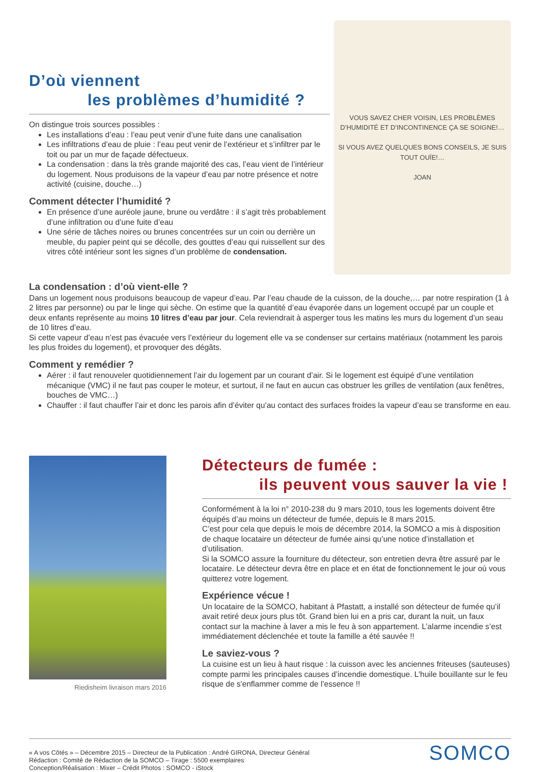D’où viennent
les problèmes d’humidité ?
On distingue trois sources possibles :
Les installations d’eau : l’eau peut venir d’une fuite dans une canalisation
Les infiltrations d’eau de pluie : l’eau peut venir de l’extérieur et s’infiltrer par le toit ou par un mur de façade défectueux.
La condensation : dans la très grande majorité des cas, l’eau vient de l’intérieur du logement. Nous produisons de la vapeur d’eau par notre présence et notre activité (cuisine, douche…)
Comment détecter l’humidité ?
En présence d’une auréole jaune, brune ou verdâtre : il s’agit très probablement d’une infiltration ou d’une fuite d’eau
Une série de tâches noires ou brunes concentrées sur un coin ou derrière un meuble, du papier peint qui se décolle, des gouttes d’eau qui ruissellent sur des vitres côté intérieur sont les signes d’un problème de condensation.
VOUS SAVEZ CHER VOISIN, LES PROBLÈMES D’HUMIDITÉ ET D’INCONTINENCE ÇA SE SOIGNE!…
SI VOUS AVEZ QUELQUES BONS CONSEILS, JE SUIS TOUT OUÏE!…
JOAN
La condensation : d’où vient-elle ?
Dans un logement nous produisons beaucoup de vapeur d’eau. Par l’eau chaude de la cuisson, de la douche,… par notre respiration (1 à 2 litres par personne) ou par le linge qui sèche. On estime que la quantité d’eau évaporée dans un logement occupé par un couple et deux enfants représente au moins 10 litres d’eau par jour. Cela reviendrait à asperger tous les matins les murs du logement d’un seau de 10 litres d’eau.
Si cette vapeur d’eau n’est pas évacuée vers l’extérieur du logement elle va se condenser sur certains matériaux (notamment les parois les plus froides du logement), et provoquer des dégâts.
Comment y remédier ?
Aérer : il faut renouveler quotidiennement l’air du logement par un courant d’air. Si le logement est équipé d’une ventilation mécanique (VMC) il ne faut pas couper le moteur, et surtout, il ne faut en aucun cas obstruer les grilles de ventilation (aux fenêtres, bouches de VMC…)
Chauffer : il faut chauffer l’air et donc les parois afin d’éviter qu’au contact des surfaces froides la vapeur d’eau se transforme en eau.
Riedisheim livraison mars 2016
Détecteurs de fumée :
ils peuvent vous sauver la vie !
Conformément à la loi n° 2010-238 du 9 mars 2010, tous les logements doivent être équipés d’au moins un détecteur de fumée, depuis le 8 mars 2015.
C’est pour cela que depuis le mois de décembre 2014, la SOMCO a mis à disposition de chaque locataire un détecteur de fumée ainsi qu’une notice d’installation et d’utilisation.
Si la SOMCO assure la fourniture du détecteur, son entretien devra être assuré par le locataire. Le détecteur devra être en place et en état de fonctionnement le jour où vous quitterez votre logement.
Expérience vécue !
Un locataire de la SOMCO, habitant à Pfastatt, a installé son détecteur de fumée qu’il avait retiré deux jours plus tôt. Grand bien lui en a pris car, durant la nuit, un faux contact sur la machine à laver a mis le feu à son appartement. L’alarme incendie s’est immédiatement déclenchée et toute la famille a été sauvée !!
Le saviez-vous ?
La cuisine est un lieu à haut risque : la cuisson avec les anciennes friteuses (sauteuses) compte parmi les principales causes d’incendie domestique. L'huile bouillante sur le feu risque de s'enflammer comme de l’essence !!
« A vos Côtés » – Décembre 2015 – Directeur de la Publication : André GIRONA, Directeur Général
Rédaction : Comité de Rédaction de la SOMCO – Tirage : 5500 exemplaires
Conception/Réalisation : Mixer – Crédit Photos : SOMCO - iStock
SOMCO